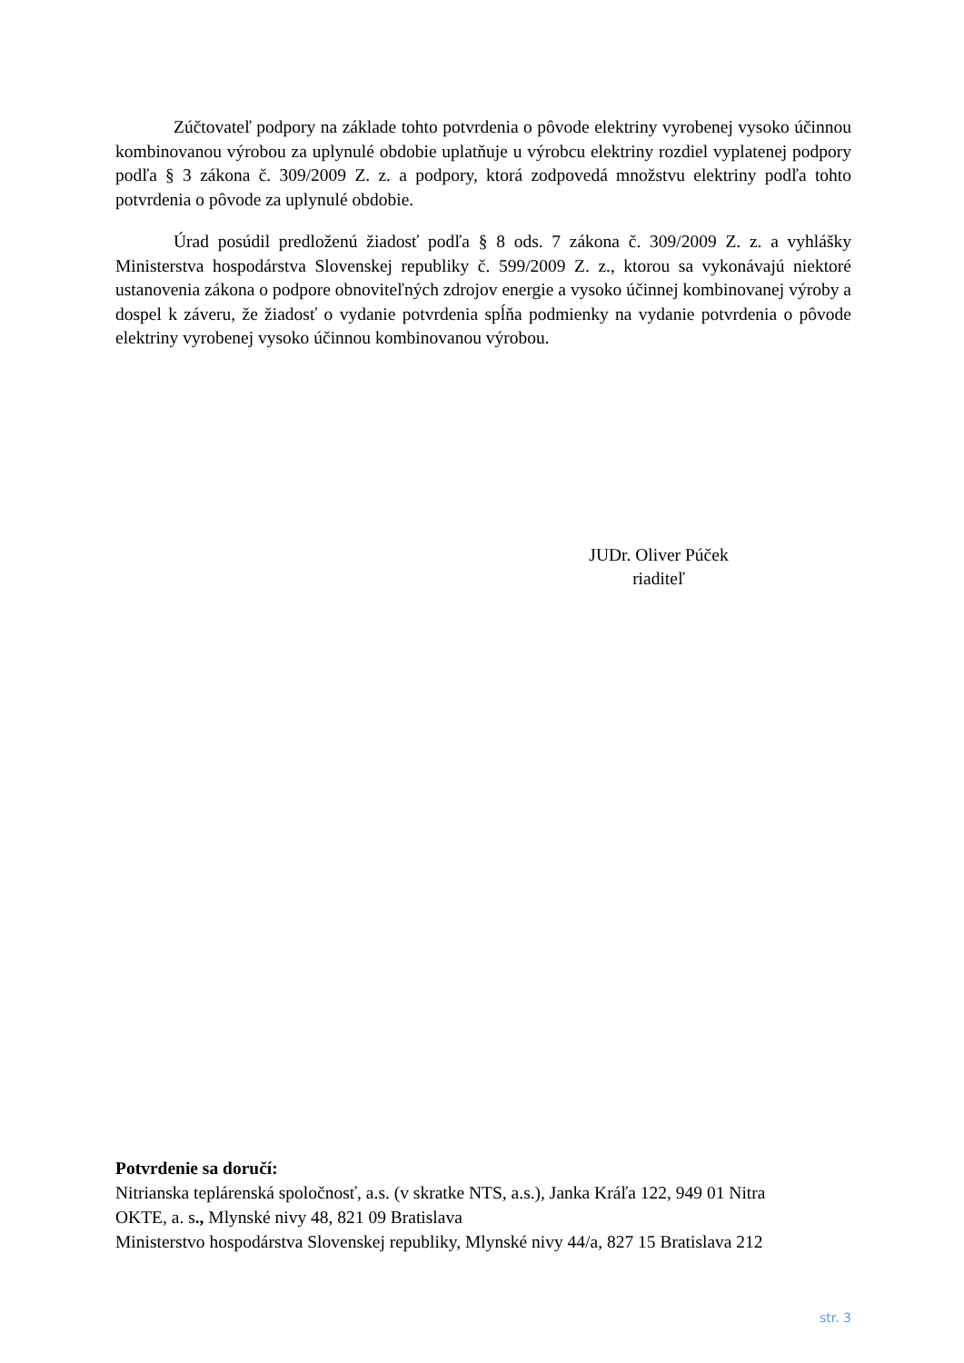Zúčtovateľ podpory na základe tohto potvrdenia o pôvode elektriny vyrobenej vysoko účinnou kombinovanou výrobou za uplynulé obdobie uplatňuje u výrobcu elektriny rozdiel vyplatenej podpory podľa § 3 zákona č. 309/2009 Z. z. a podpory, ktorá zodpovedá množstvu elektriny podľa tohto potvrdenia o pôvode za uplynulé obdobie.
Úrad posúdil predloženú žiadosť podľa § 8 ods. 7 zákona č. 309/2009 Z. z. a vyhlášky Ministerstva hospodárstva Slovenskej republiky č. 599/2009 Z. z., ktorou sa vykonávajú niektoré ustanovenia zákona o podpore obnoviteľných zdrojov energie a vysoko účinnej kombinovanej výroby a dospel k záveru, že žiadosť o vydanie potvrdenia spĺňa podmienky na vydanie potvrdenia o pôvode elektriny vyrobenej vysoko účinnou kombinovanou výrobou.
JUDr. Oliver Púček
riaditeľ
Potvrdenie sa doručí:
Nitrianska teplárenská spoločnosť, a.s. (v skratke NTS, a.s.), Janka Kráľa 122, 949 01 Nitra
OKTE, a. s., Mlynské nivy 48, 821 09 Bratislava
Ministerstvo hospodárstva Slovenskej republiky, Mlynské nivy 44/a, 827 15 Bratislava 212
str. 3